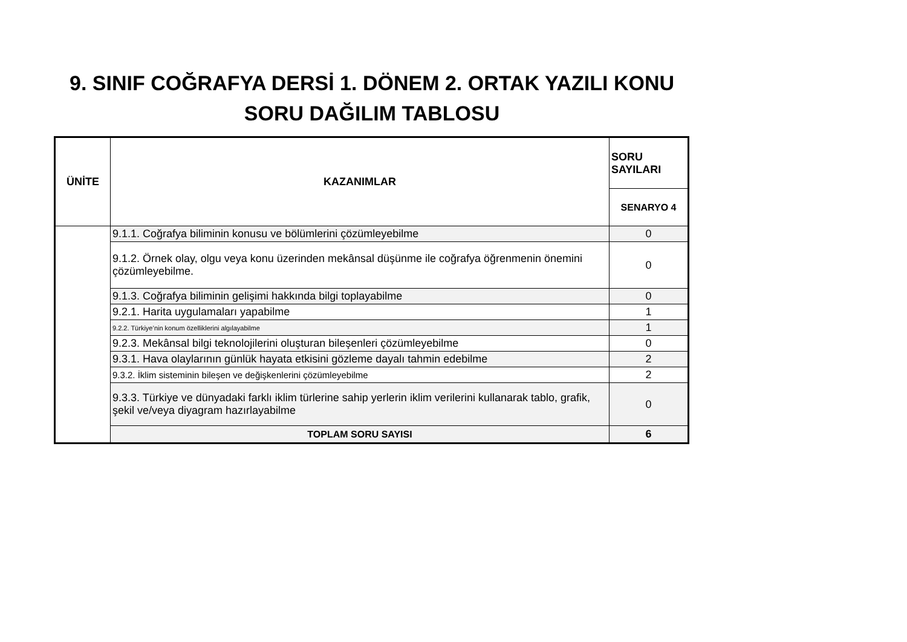9. SINIF COĞRAFYA DERSİ 1. DÖNEM 2. ORTAK YAZILI KONU
SORU DAĞILIM TABLOSU
| ÜNİTE | KAZANIMLAR | SORU SAYILARI |
| --- | --- | --- |
| | | SENARYO 4 |
| | 9.1.1. Coğrafya biliminin konusu ve bölümlerini çözümleyebilme | 0 |
| | 9.1.2. Örnek olay, olgu veya konu üzerinden mekânsal düşünme ile coğrafya öğrenmenin önemini çözümleyebilme. | 0 |
| | 9.1.3. Coğrafya biliminin gelişimi hakkında bilgi toplayabilme | 0 |
| | 9.2.1. Harita uygulamaları yapabilme | 1 |
| | 9.2.2. Türkiye’nin konum özelliklerini algılayabilme | 1 |
| | 9.2.3. Mekânsal bilgi teknolojilerini oluşturan bileşenleri çözümleyebilme | 0 |
| | 9.3.1. Hava olaylarının günlük hayata etkisini gözleme dayalı tahmin edebilme | 2 |
| | 9.3.2. İklim sisteminin bileşen ve değişkenlerini çözümleyebilme | 2 |
| | 9.3.3. Türkiye ve dünyadaki farklı iklim türlerine sahip yerlerin iklim verilerini kullanarak tablo, grafik, şekil ve/veya diyagram hazırlayabilme | 0 |
| | TOPLAM SORU SAYISI | 6 |